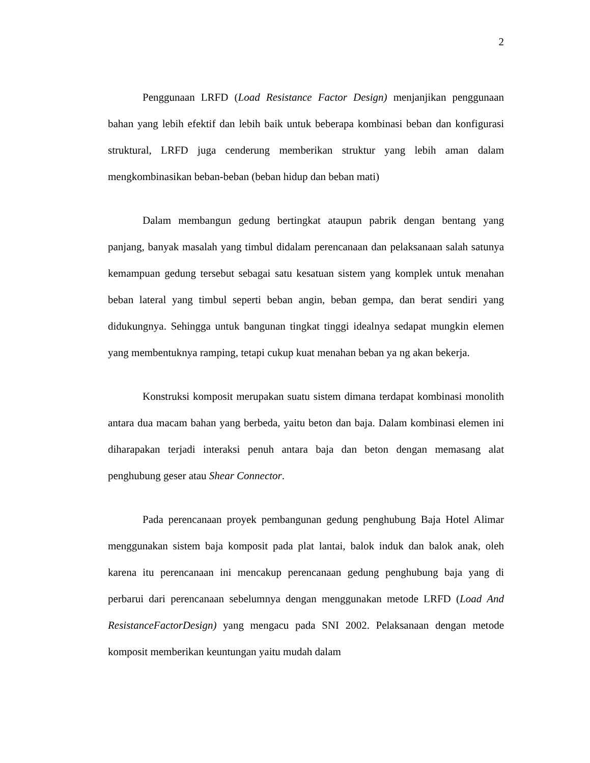2
Penggunaan LRFD (Load Resistance Factor Design) menjanjikan penggunaan bahan yang lebih efektif dan lebih baik untuk beberapa kombinasi beban dan konfigurasi struktural, LRFD juga cenderung memberikan struktur yang lebih aman dalam mengkombinasikan beban-beban (beban hidup dan beban mati)
Dalam membangun gedung bertingkat ataupun pabrik dengan bentang yang panjang, banyak masalah yang timbul didalam perencanaan dan pelaksanaan salah satunya kemampuan gedung tersebut sebagai satu kesatuan sistem yang komplek untuk menahan beban lateral yang timbul seperti beban angin, beban gempa, dan berat sendiri yang didukungnya. Sehingga untuk bangunan tingkat tinggi idealnya sedapat mungkin elemen yang membentuknya ramping, tetapi cukup kuat menahan beban ya ng akan bekerja.
Konstruksi komposit merupakan suatu sistem dimana terdapat kombinasi monolith antara dua macam bahan yang berbeda, yaitu beton dan baja. Dalam kombinasi elemen ini diharapakan terjadi interaksi penuh antara baja dan beton dengan memasang alat penghubung geser atau Shear Connector.
Pada perencanaan proyek pembangunan gedung penghubung Baja Hotel Alimar menggunakan sistem baja komposit pada plat lantai, balok induk dan balok anak, oleh karena itu perencanaan ini mencakup perencanaan gedung penghubung baja yang di perbarui dari perencanaan sebelumnya dengan menggunakan metode LRFD (Load And ResistanceFactorDesign) yang mengacu pada SNI 2002. Pelaksanaan dengan metode komposit memberikan keuntungan yaitu mudah dalam